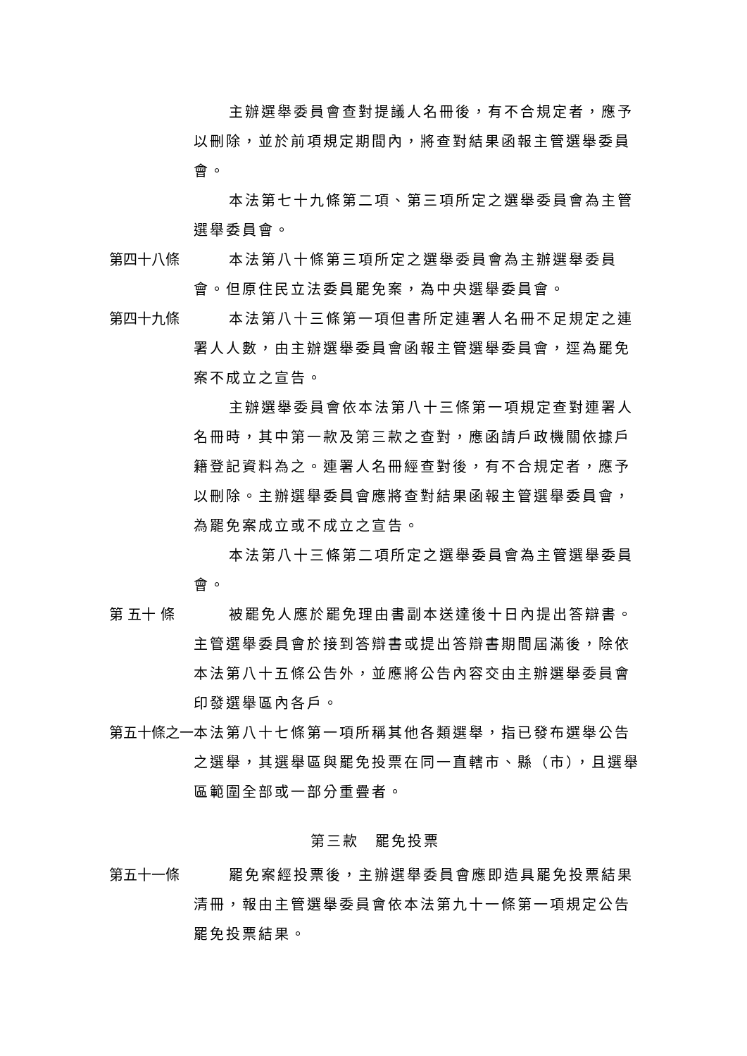主辦選舉委員會查對提議人名冊後，有不合規定者，應予以刪除，並於前項規定期間內，將查對結果函報主管選舉委員會。
本法第七十九條第二項、第三項所定之選舉委員會為主管選舉委員會。
第四十八條 本法第八十條第三項所定之選舉委員會為主辦選舉委員會。但原住民立法委員罷免案，為中央選舉委員會。
第四十九條 本法第八十三條第一項但書所定連署人名冊不足規定之連署人人數，由主辦選舉委員會函報主管選舉委員會，逕為罷免案不成立之宣告。
主辦選舉委員會依本法第八十三條第一項規定查對連署人名冊時，其中第一款及第三款之查對，應函請戶政機關依據戶籍登記資料為之。連署人名冊經查對後，有不合規定者，應予以刪除。主辦選舉委員會應將查對結果函報主管選舉委員會，為罷免案成立或不成立之宣告。
本法第八十三條第二項所定之選舉委員會為主管選舉委員會。
第 五十 條 被罷免人應於罷免理由書副本送達後十日內提出答辯書。主管選舉委員會於接到答辯書或提出答辯書期間屆滿後，除依本法第八十五條公告外，並應將公告內容交由主辦選舉委員會印發選舉區內各戶。
第五十條之一 本法第八十七條第一項所稱其他各類選舉，指已發布選舉公告之選舉，其選舉區與罷免投票在同一直轄市、縣（市），且選舉區範圍全部或一部分重疊者。
第三款　罷免投票
第五十一條 罷免案經投票後，主辦選舉委員會應即造具罷免投票結果清冊，報由主管選舉委員會依本法第九十一條第一項規定公告罷免投票結果。